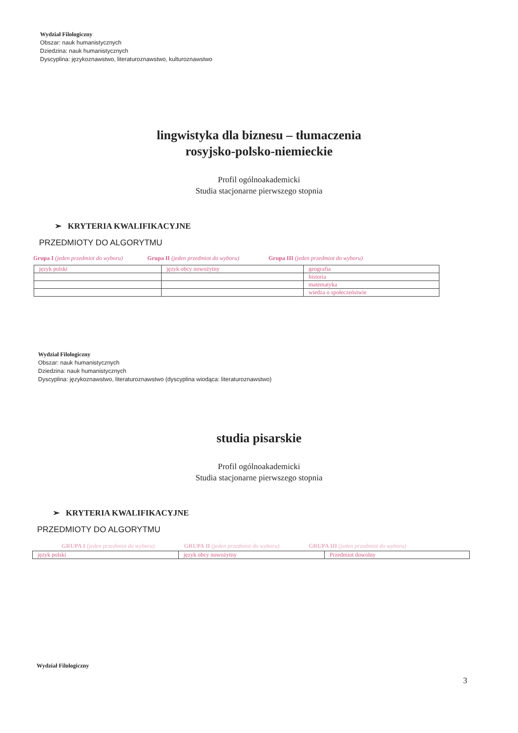Wydział Filologiczny
Obszar: nauk humanistycznych
Dziedzina: nauk humanistycznych
Dyscyplina: językoznawstwo, literaturoznawstwo, kulturoznawstwo
lingwistyka dla biznesu – tłumaczenia
rosyjsko-polsko-niemieckie
Profil ogólnoakademicki
Studia stacjonarne pierwszego stopnia
➢ KRYTERIA KWALIFIKACYJNE
PRZEDMIOTY DO ALGORYTMU
Grupa I (jeden przedmiot do wyboru) Grupa II (jeden przedmiot do wyboru) Grupa III (jeden przedmiot do wyboru)
| język polski | język obcy nowożytny | geografia |
| | | historia |
| | | matematyka |
| | | wiedza o społeczeństwie |
Wydział Filologiczny
Obszar: nauk humanistycznych
Dziedzina: nauk humanistycznych
Dyscyplina: językoznawstwo, literaturoznawstwo (dyscyplina wiodąca: literaturoznawstwo)
studia pisarskie
Profil ogólnoakademicki
Studia stacjonarne pierwszego stopnia
➢ KRYTERIA KWALIFIKACYJNE
PRZEDMIOTY DO ALGORYTMU
GRUPA I (jeden przedmiot do wyboru) GRUPA II (jeden przedmiot do wyboru) GRUPA III (jeden przedmiot do wyboru)
| język polski | język obcy nowożytny | Przedmiot dowolny |
Wydział Filologiczny
3